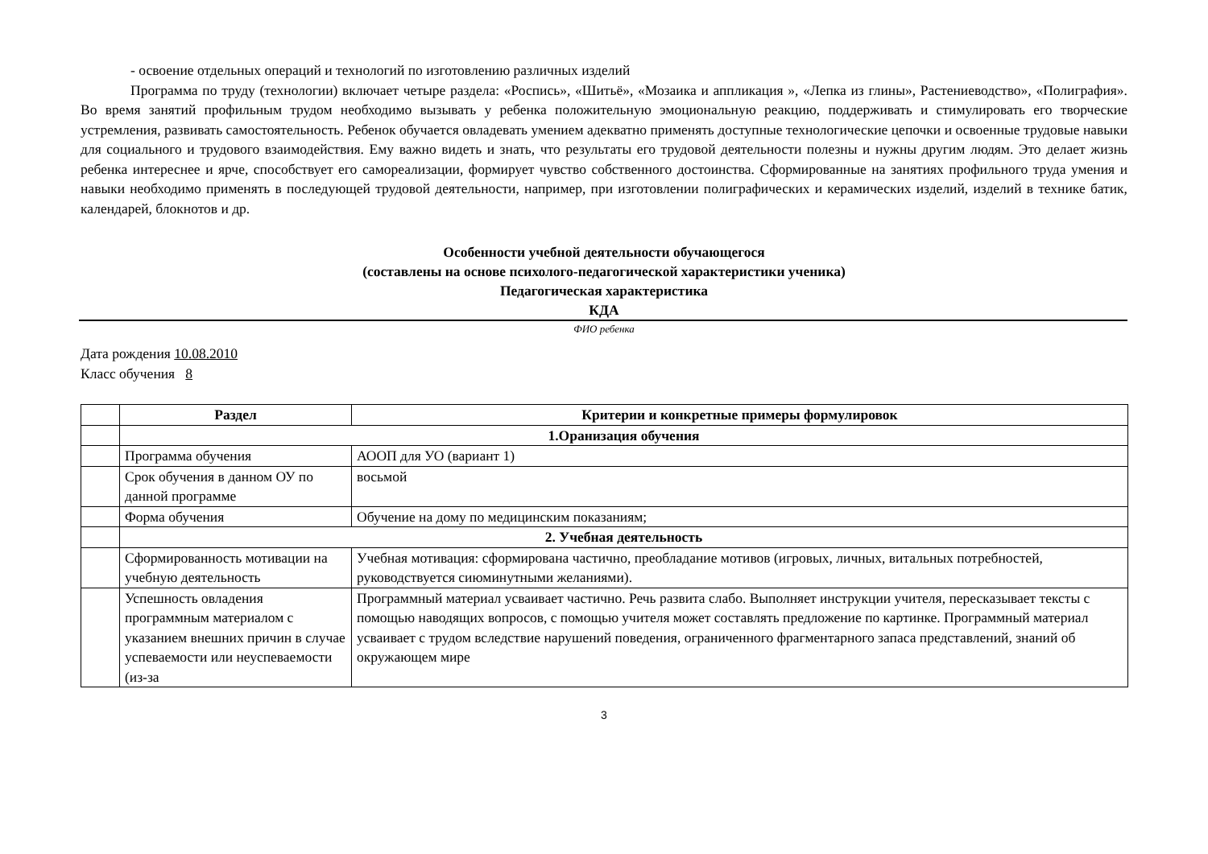- освоение отдельных операций и технологий по изготовлению различных изделий
Программа по труду (технологии) включает четыре раздела: «Роспись», «Шитьё», «Мозаика и аппликация », «Лепка из глины», Растениеводство», «Полиграфия». Во время занятий профильным трудом необходимо вызывать у ребенка положительную эмоциональную реакцию, поддерживать и стимулировать его творческие устремления, развивать самостоятельность. Ребенок обучается овладевать умением адекватно применять доступные технологические цепочки и освоенные трудовые навыки для социального и трудового взаимодействия. Ему важно видеть и знать, что результаты его трудовой деятельности полезны и нужны другим людям. Это делает жизнь ребенка интереснее и ярче, способствует его самореализации, формирует чувство собственного достоинства. Сформированные на занятиях профильного труда умения и навыки необходимо применять в последующей трудовой деятельности, например, при изготовлении полиграфических и керамических изделий, изделий в технике батик, календарей, блокнотов и др.
Особенности учебной деятельности обучающегося
(составлены на основе психолого-педагогической характеристики ученика)
Педагогическая характеристика
КДА
ФИО ребенка
Дата рождения 10.08.2010
Класс обучения 8
| | Раздел | Критерии и конкретные примеры формулировок |
| --- | --- | --- |
| | 1.Оранизация обучения | |
| | Программа обучения | АООП для УО (вариант 1) |
| | Срок обучения в данном ОУ по данной программе | восьмой |
| | Форма обучения | Обучение на дому по медицинским показаниям; |
| | 2. Учебная деятельность | |
| | Сформированность мотивации на учебную деятельность | Учебная мотивация: сформирована частично, преобладание мотивов (игровых, личных, витальных потребностей, руководствуется сиюминутными желаниями). |
| | Успешность овладения программным материалом с указанием внешних причин в случае успеваемости или неуспеваемости (из-за | Программный материал усваивает частично. Речь развита слабо. Выполняет инструкции учителя, пересказывает тексты с помощью наводящих вопросов, с помощью учителя может составлять предложение по картинке. Программный материал усваивает с трудом вследствие нарушений поведения, ограниченного фрагментарного запаса представлений, знаний об окружающем мире |
3